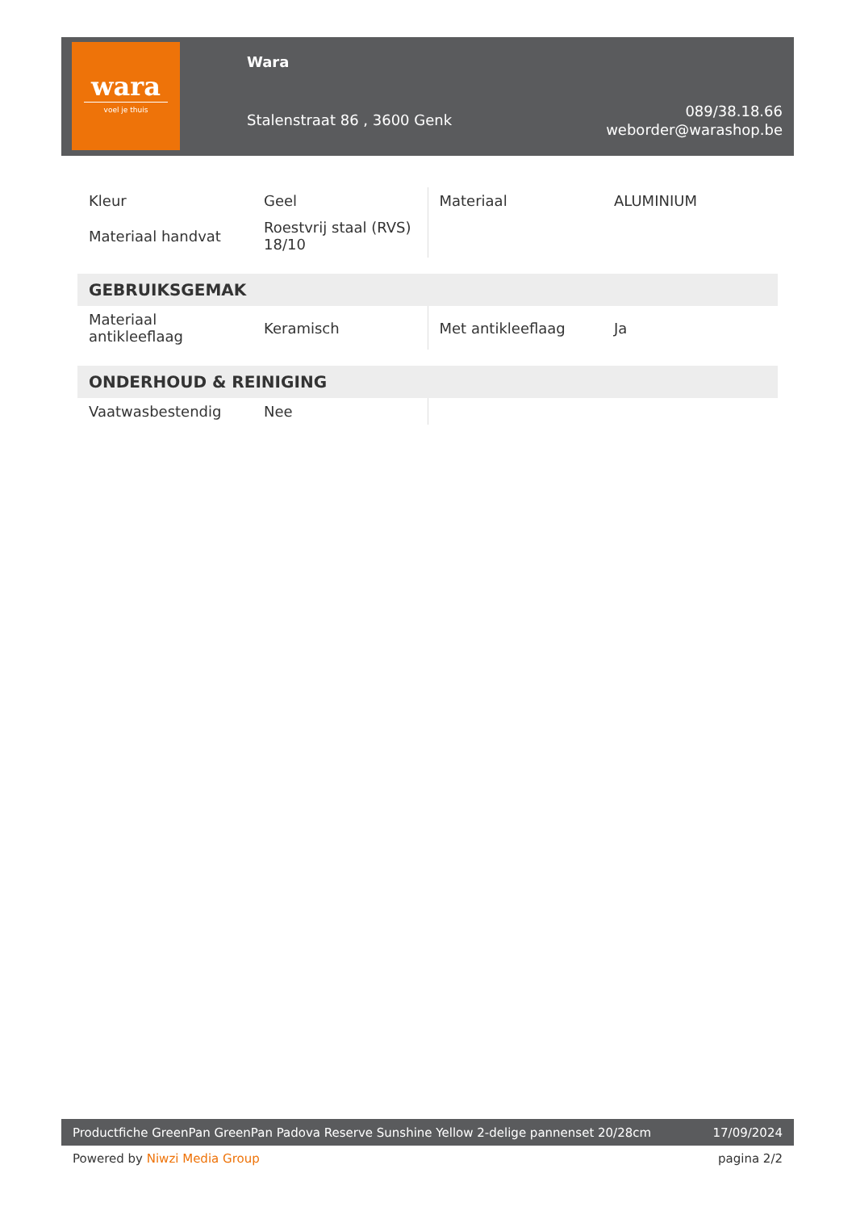wara
voel je thuis
Wara
Stalenstraat 86 , 3600 Genk
089/38.18.66
weborder@warashop.be
| Kleur | Geel | Materiaal | ALUMINIUM |
| Materiaal handvat | Roestvrij staal (RVS) 18/10 | | |
| GEBRUIKSGEMAK | | | |
| Materiaal antikleeflaag | Keramisch | Met antikleeflaag | Ja |
| ONDERHOUD & REINIGING | | | |
| Vaatwasbestendig | Nee | | |
Productfiche GreenPan GreenPan Padova Reserve Sunshine Yellow 2-delige pannenset 20/28cm 17/09/2024
Powered by Niwzi Media Group pagina 2/2